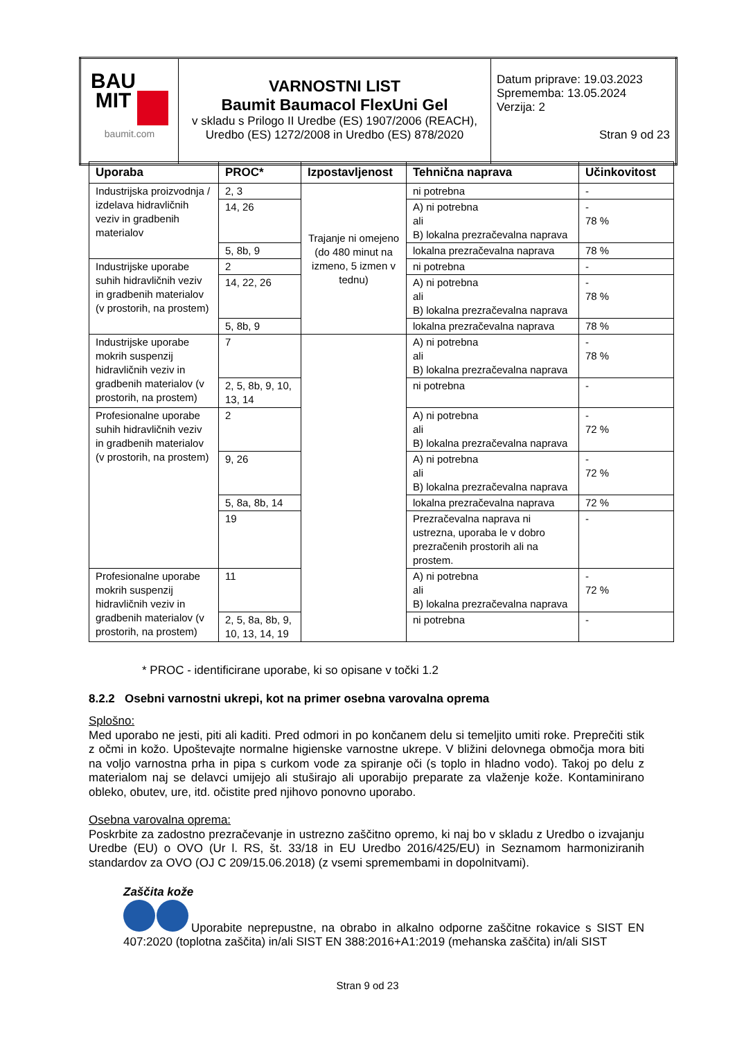| BAU MIT baumit.com | VARNOSTNI LIST Baumit Baumacol FlexUni Gel v skladu s Prilogo II Uredbe (ES) 1907/2006 (REACH), Uredbo (ES) 1272/2008 in Uredbo (ES) 878/2020 | Datum priprave: 19.03.2023 Sprememba: 13.05.2024 Verzija: 2 Stran 9 od 23 |
| Uporaba | PROC* | Izpostavljenost | Tehnična naprava | Učinkovitost |
| --- | --- | --- | --- | --- |
| Industrijska proizvodnja / izdelava hidravličnih veziv in gradbenih materialov | 2, 3 | Trajanje ni omejeno (do 480 minut na izmeno, 5 izmen v tednu) | ni potrebna | - |
| | 14, 26 | | A) ni potrebna ali B) lokalna prezračevalna naprava | - 78 % |
| | 5, 8b, 9 | | lokalna prezračevalna naprava | 78 % |
| Industrijske uporabe suhih hidravličnih veziv in gradbenih materialov (v prostorih, na prostem) | 2 | | ni potrebna | - |
| | 14, 22, 26 | | A) ni potrebna ali B) lokalna prezračevalna naprava | - 78 % |
| | 5, 8b, 9 | | lokalna prezračevalna naprava | 78 % |
| Industrijske uporabe mokrih suspenzij hidravličnih veziv in gradbenih materialov (v prostorih, na prostem) | 7 | | A) ni potrebna ali B) lokalna prezračevalna naprava | - 78 % |
| | 2, 5, 8b, 9, 10, 13, 14 | | ni potrebna | - |
| Profesionalne uporabe suhih hidravličnih veziv in gradbenih materialov (v prostorih, na prostem) | 2 | | A) ni potrebna ali B) lokalna prezračevalna naprava | - 72 % |
| | 9, 26 | | A) ni potrebna ali B) lokalna prezračevalna naprava | - 72 % |
| | 5, 8a, 8b, 14 | | lokalna prezračevalna naprava | 72 % |
| | 19 | | Prezračevalna naprava ni ustrezna, uporaba le v dobro prezračenih prostorih ali na prostem. | - |
| Profesionalne uporabe mokrih suspenzij hidravličnih veziv in gradbenih materialov (v prostorih, na prostem) | 11 | | A) ni potrebna ali B) lokalna prezračevalna naprava | - 72 % |
| | 2, 5, 8a, 8b, 9, 10, 13, 14, 19 | | ni potrebna | - |
* PROC - identificirane uporabe, ki so opisane v točki 1.2
8.2.2 Osebni varnostni ukrepi, kot na primer osebna varovalna oprema
Splošno:
Med uporabo ne jesti, piti ali kaditi. Pred odmori in po končanem delu si temeljito umiti roke. Preprečiti stik z očmi in kožo. Upoštevajte normalne higienske varnostne ukrepe. V bližini delovnega območja mora biti na voljo varnostna prha in pipa s curkom vode za spiranje oči (s toplo in hladno vodo). Takoj po delu z materialom naj se delavci umijejo ali stuširajo ali uporabijo preparate za vlaženje kože. Kontaminirano obleko, obutev, ure, itd. očistite pred njihovo ponovno uporabo.
Osebna varovalna oprema:
Poskrbite za zadostno prezračevanje in ustrezno zaščitno opremo, ki naj bo v skladu z Uredbo o izvajanju Uredbe (EU) o OVO (Ur l. RS, št. 33/18 in EU Uredbo 2016/425/EU) in Seznamom harmoniziranih standardov za OVO (OJ C 209/15.06.2018) (z vsemi spremembami in dopolnitvami).
Zaščita kože
Uporabite neprepustne, na obrabo in alkalno odporne zaščitne rokavice s SIST EN 407:2020 (toplotna zaščita) in/ali SIST EN 388:2016+A1:2019 (mehanska zaščita) in/ali SIST
Stran 9 od 23